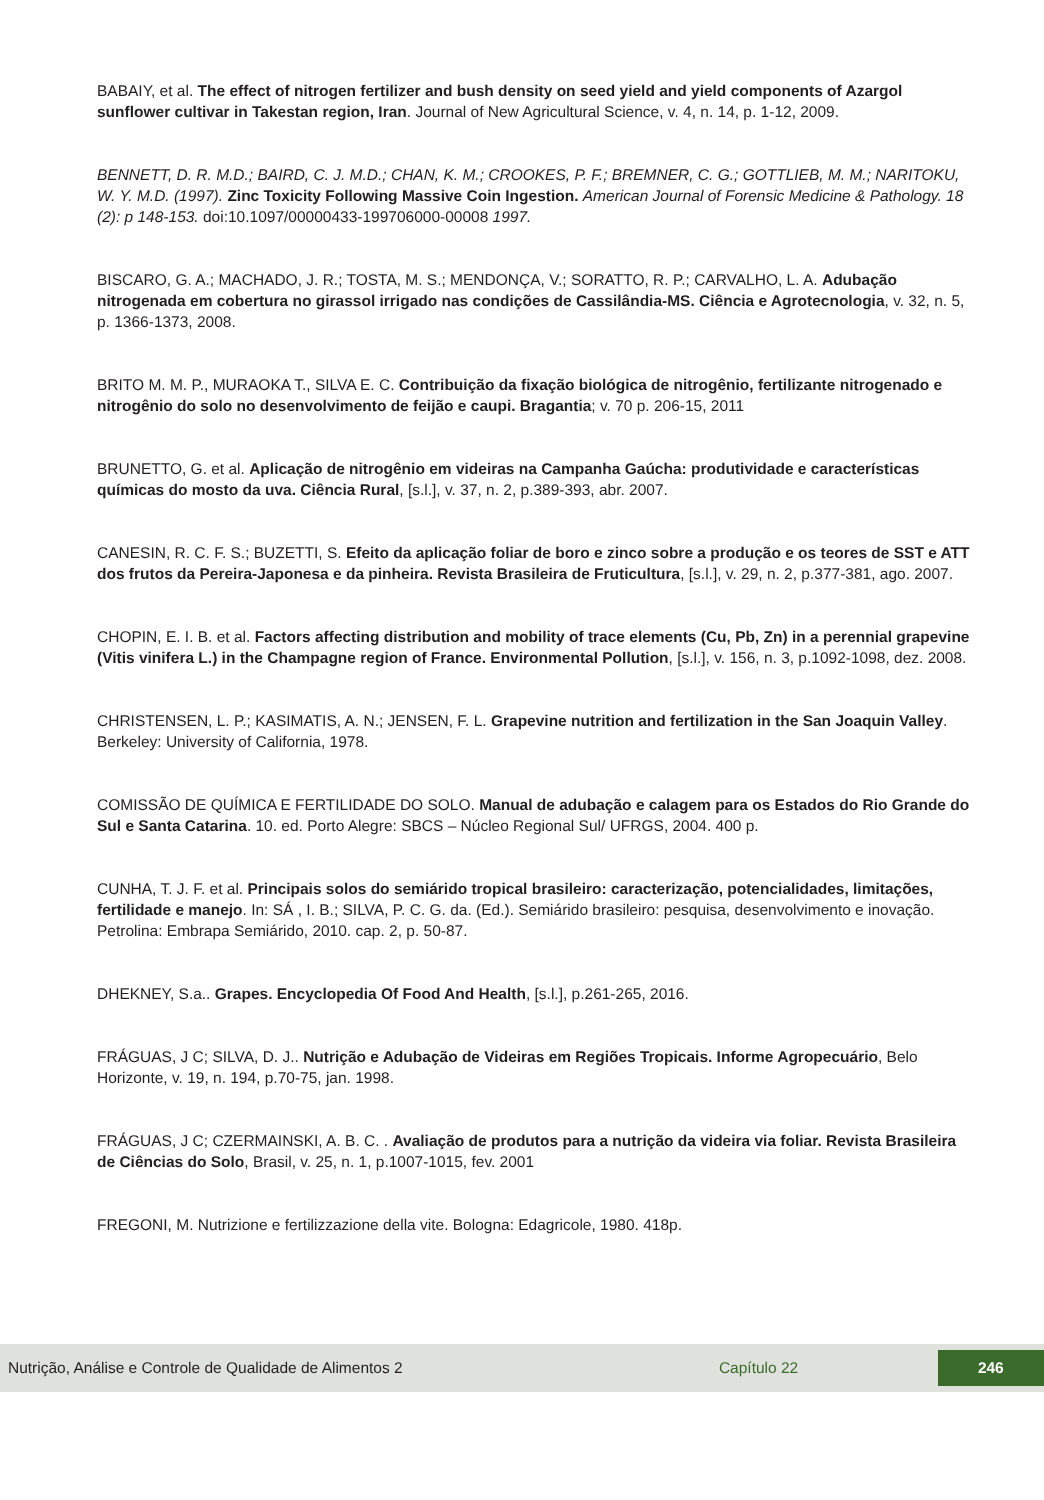BABAIY, et al. The effect of nitrogen fertilizer and bush density on seed yield and yield components of Azargol sunflower cultivar in Takestan region, Iran. Journal of New Agricultural Science, v. 4, n. 14, p. 1-12, 2009.
BENNETT, D. R. M.D.; BAIRD, C. J. M.D.; CHAN, K. M.; CROOKES, P. F.; BREMNER, C. G.; GOTTLIEB, M. M.; NARITOKU, W. Y. M.D. (1997). Zinc Toxicity Following Massive Coin Ingestion. American Journal of Forensic Medicine & Pathology. 18 (2): p 148-153. doi:10.1097/00000433-199706000-00008 1997.
BISCARO, G. A.; MACHADO, J. R.; TOSTA, M. S.; MENDONÇA, V.; SORATTO, R. P.; CARVALHO, L. A. Adubação nitrogenada em cobertura no girassol irrigado nas condições de Cassilândia-MS. Ciência e Agrotecnologia, v. 32, n. 5, p. 1366-1373, 2008.
BRITO M. M. P., MURAOKA T., SILVA E. C. Contribuição da fixação biológica de nitrogênio, fertilizante nitrogenado e nitrogênio do solo no desenvolvimento de feijão e caupi. Bragantia; v. 70 p. 206-15, 2011
BRUNETTO, G. et al. Aplicação de nitrogênio em videiras na Campanha Gaúcha: produtividade e características químicas do mosto da uva. Ciência Rural, [s.l.], v. 37, n. 2, p.389-393, abr. 2007.
CANESIN, R. C. F. S.; BUZETTI, S. Efeito da aplicação foliar de boro e zinco sobre a produção e os teores de SST e ATT dos frutos da Pereira-Japonesa e da pinheira. Revista Brasileira de Fruticultura, [s.l.], v. 29, n. 2, p.377-381, ago. 2007.
CHOPIN, E. I. B. et al. Factors affecting distribution and mobility of trace elements (Cu, Pb, Zn) in a perennial grapevine (Vitis vinifera L.) in the Champagne region of France. Environmental Pollution, [s.l.], v. 156, n. 3, p.1092-1098, dez. 2008.
CHRISTENSEN, L. P.; KASIMATIS, A. N.; JENSEN, F. L. Grapevine nutrition and fertilization in the San Joaquin Valley. Berkeley: University of California, 1978.
COMISSÃO DE QUÍMICA E FERTILIDADE DO SOLO. Manual de adubação e calagem para os Estados do Rio Grande do Sul e Santa Catarina. 10. ed. Porto Alegre: SBCS – Núcleo Regional Sul/ UFRGS, 2004. 400 p.
CUNHA, T. J. F. et al. Principais solos do semiárido tropical brasileiro: caracterização, potencialidades, limitações, fertilidade e manejo. In: SÁ , I. B.; SILVA, P. C. G. da. (Ed.). Semiárido brasileiro: pesquisa, desenvolvimento e inovação. Petrolina: Embrapa Semiárido, 2010. cap. 2, p. 50-87.
DHEKNEY, S.a.. Grapes. Encyclopedia Of Food And Health, [s.l.], p.261-265, 2016.
FRÁGUAS, J C; SILVA, D. J.. Nutrição e Adubação de Videiras em Regiões Tropicais. Informe Agropecuário, Belo Horizonte, v. 19, n. 194, p.70-75, jan. 1998.
FRÁGUAS, J C; CZERMAINSKI, A. B. C. . Avaliação de produtos para a nutrição da videira via foliar. Revista Brasileira de Ciências do Solo, Brasil, v. 25, n. 1, p.1007-1015, fev. 2001
FREGONI, M. Nutrizione e fertilizzazione della vite. Bologna: Edagricole, 1980. 418p.
Nutrição, Análise e Controle de Qualidade de Alimentos 2 Capítulo 22 246